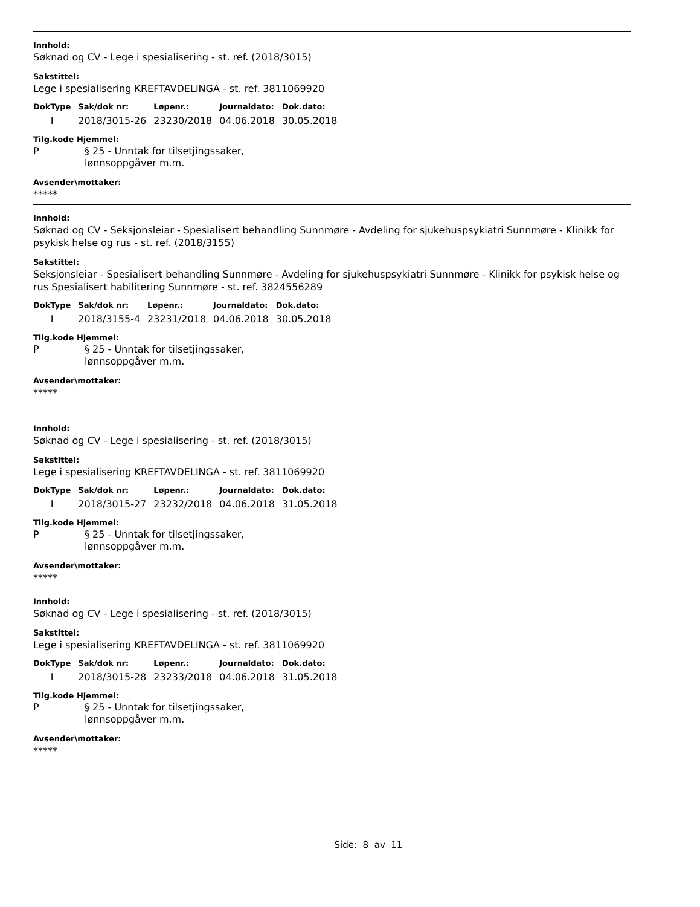Innhold:
Søknad og CV - Lege i spesialisering - st. ref. (2018/3015)
Sakstittel:
Lege i spesialisering KREFTAVDELINGA - st. ref. 3811069920
| DokType | Sak/dok nr: | Løpenr.: | Journaldato: | Dok.dato: |
| --- | --- | --- | --- | --- |
| I | 2018/3015-26 | 23230/2018 | 04.06.2018 | 30.05.2018 |
Tilg.kode Hjemmel:
P § 25 - Unntak for tilsetjingssaker,
lønnsoppgåver m.m.
Avsender\mottaker:
*****
Innhold:
Søknad og CV - Seksjonsleiar - Spesialisert behandling Sunnmøre - Avdeling for sjukehuspsykiatri Sunnmøre - Klinikk for psykisk helse og rus - st. ref. (2018/3155)
Sakstittel:
Seksjonsleiar - Spesialisert behandling Sunnmøre - Avdeling for sjukehuspsykiatri Sunnmøre - Klinikk for psykisk helse og rus Spesialisert habilitering Sunnmøre - st. ref. 3824556289
| DokType | Sak/dok nr: | Løpenr.: | Journaldato: | Dok.dato: |
| --- | --- | --- | --- | --- |
| I | 2018/3155-4 | 23231/2018 | 04.06.2018 | 30.05.2018 |
Tilg.kode Hjemmel:
P § 25 - Unntak for tilsetjingssaker,
lønnsoppgåver m.m.
Avsender\mottaker:
*****
Innhold:
Søknad og CV - Lege i spesialisering - st. ref. (2018/3015)
Sakstittel:
Lege i spesialisering KREFTAVDELINGA - st. ref. 3811069920
| DokType | Sak/dok nr: | Løpenr.: | Journaldato: | Dok.dato: |
| --- | --- | --- | --- | --- |
| I | 2018/3015-27 | 23232/2018 | 04.06.2018 | 31.05.2018 |
Tilg.kode Hjemmel:
P § 25 - Unntak for tilsetjingssaker,
lønnsoppgåver m.m.
Avsender\mottaker:
*****
Innhold:
Søknad og CV - Lege i spesialisering - st. ref. (2018/3015)
Sakstittel:
Lege i spesialisering KREFTAVDELINGA - st. ref. 3811069920
| DokType | Sak/dok nr: | Løpenr.: | Journaldato: | Dok.dato: |
| --- | --- | --- | --- | --- |
| I | 2018/3015-28 | 23233/2018 | 04.06.2018 | 31.05.2018 |
Tilg.kode Hjemmel:
P § 25 - Unntak for tilsetjingssaker,
lønnsoppgåver m.m.
Avsender\mottaker:
*****
Side: 8 av 11